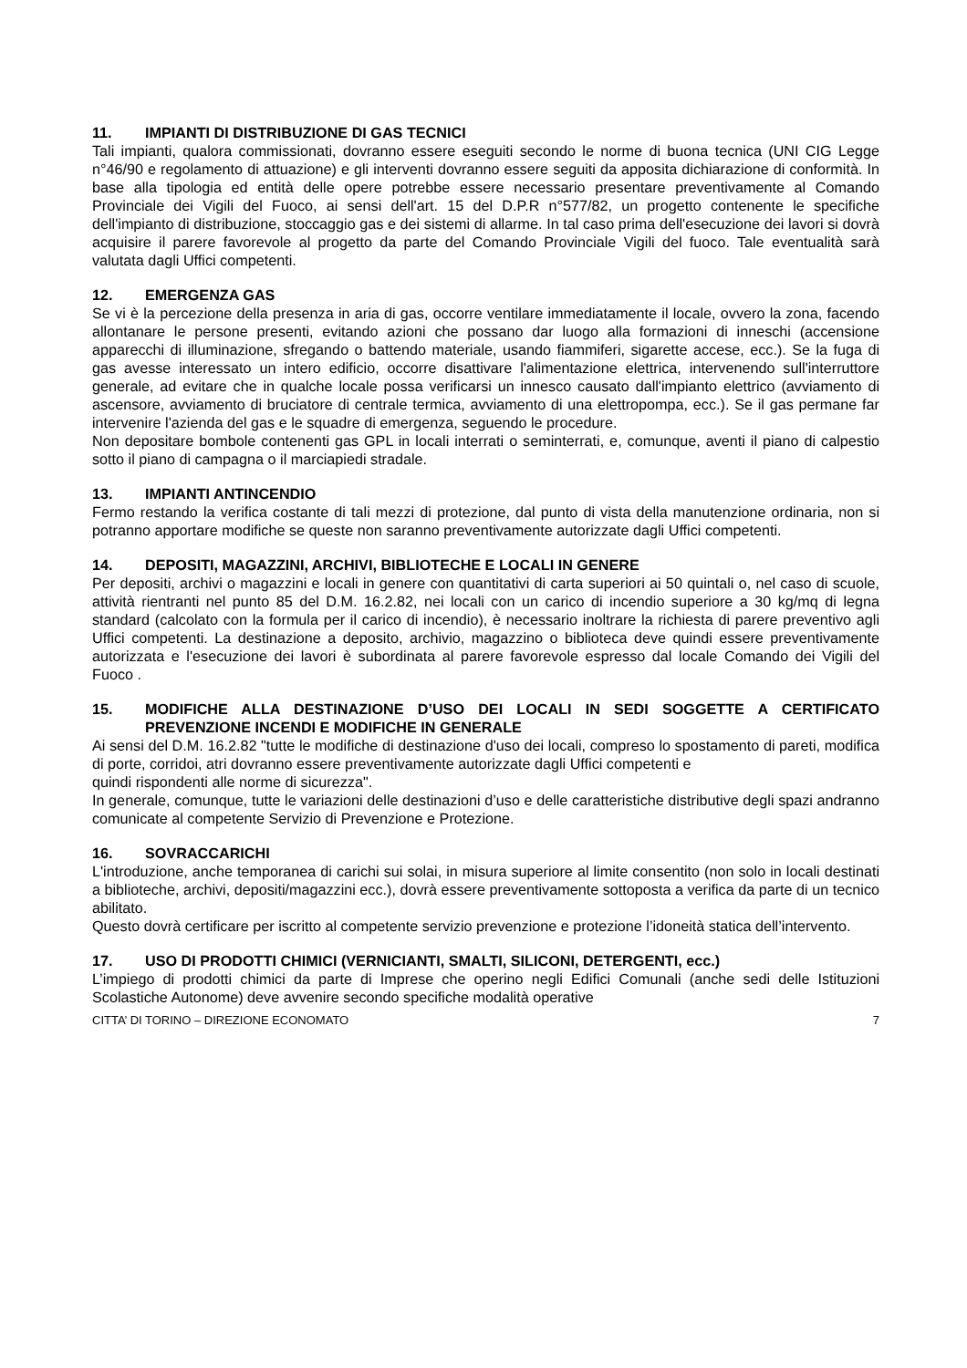11. IMPIANTI DI DISTRIBUZIONE DI GAS TECNICI
Tali impianti, qualora commissionati, dovranno essere eseguiti secondo le norme di buona tecnica (UNI CIG Legge n°46/90 e regolamento di attuazione) e gli interventi dovranno essere seguiti da apposita dichiarazione di conformità. In base alla tipologia ed entità delle opere potrebbe essere necessario presentare preventivamente al Comando Provinciale dei Vigili del Fuoco, ai sensi dell'art. 15 del D.P.R n°577/82, un progetto contenente le specifiche dell'impianto di distribuzione, stoccaggio gas e dei sistemi di allarme. In tal caso prima dell'esecuzione dei lavori si dovrà acquisire il parere favorevole al progetto da parte del Comando Provinciale Vigili del fuoco. Tale eventualità sarà valutata dagli Uffici competenti.
12. EMERGENZA GAS
Se vi è la percezione della presenza in aria di gas, occorre ventilare immediatamente il locale, ovvero la zona, facendo allontanare le persone presenti, evitando azioni che possano dar luogo alla formazioni di inneschi (accensione apparecchi di illuminazione, sfregando o battendo materiale, usando fiammiferi, sigarette accese, ecc.). Se la fuga di gas avesse interessato un intero edificio, occorre disattivare l'alimentazione elettrica, intervenendo sull'interruttore generale, ad evitare che in qualche locale possa verificarsi un innesco causato dall'impianto elettrico (avviamento di ascensore, avviamento di bruciatore di centrale termica, avviamento di una elettropompa, ecc.). Se il gas permane far intervenire l'azienda del gas e le squadre di emergenza, seguendo le procedure.
Non depositare bombole contenenti gas GPL in locali interrati o seminterrati, e, comunque, aventi il piano di calpestio sotto il piano di campagna o il marciapiedi stradale.
13. IMPIANTI ANTINCENDIO
Fermo restando la verifica costante di tali mezzi di protezione, dal punto di vista della manutenzione ordinaria, non si potranno apportare modifiche se queste non saranno preventivamente autorizzate dagli Uffici competenti.
14. DEPOSITI, MAGAZZINI, ARCHIVI, BIBLIOTECHE E LOCALI IN GENERE
Per depositi, archivi o magazzini e locali in genere con quantitativi di carta superiori ai 50 quintali o, nel caso di scuole, attività rientranti nel punto 85 del D.M. 16.2.82, nei locali con un carico di incendio superiore a 30 kg/mq di legna standard (calcolato con la formula per il carico di incendio), è necessario inoltrare la richiesta di parere preventivo agli Uffici competenti. La destinazione a deposito, archivio, magazzino o biblioteca deve quindi essere preventivamente autorizzata e l'esecuzione dei lavori è subordinata al parere favorevole espresso dal locale Comando dei Vigili del Fuoco .
15. MODIFICHE ALLA DESTINAZIONE D’USO DEI LOCALI IN SEDI SOGGETTE A CERTIFICATO PREVENZIONE INCENDI E MODIFICHE IN GENERALE
Ai sensi del D.M. 16.2.82 "tutte le modifiche di destinazione d'uso dei locali, compreso lo spostamento di pareti, modifica di porte, corridoi, atri dovranno essere preventivamente autorizzate dagli Uffici competenti e
quindi rispondenti alle norme di sicurezza".
In generale, comunque, tutte le variazioni delle destinazioni d’uso e delle caratteristiche distributive degli spazi andranno comunicate al competente Servizio di Prevenzione e Protezione.
16. SOVRACCARICHI
L'introduzione, anche temporanea di carichi sui solai, in misura superiore al limite consentito (non solo in locali destinati a biblioteche, archivi, depositi/magazzini ecc.), dovrà essere preventivamente sottoposta a verifica da parte di un tecnico abilitato.
Questo dovrà certificare per iscritto al competente servizio prevenzione e protezione l’idoneità statica dell’intervento.
17. USO DI PRODOTTI CHIMICI (VERNICIANTI, SMALTI, SILICONI, DETERGENTI, ecc.)
L’impiego di prodotti chimici da parte di Imprese che operino negli Edifici Comunali (anche sedi delle Istituzioni Scolastiche Autonome) deve avvenire secondo specifiche modalità operative
CITTA’ DI TORINO – DIREZIONE ECONOMATO 7